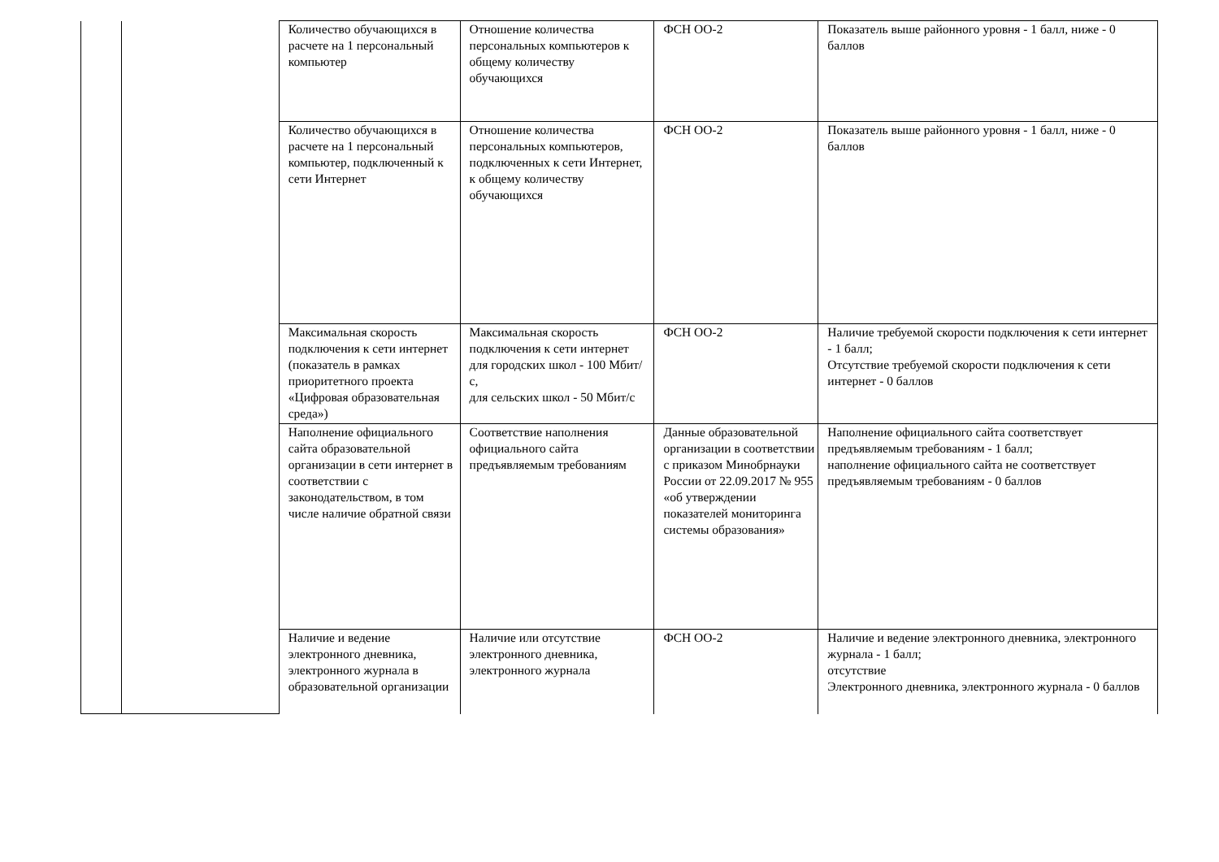| | | Количество обучающихся в расчете на 1 персональный компьютер | Отношение количества персональных компьютеров к общему количеству обучающихся | ФСН ОО-2 | Показатель выше районного уровня - 1 балл, ниже - 0 баллов |
| | | Количество обучающихся в расчете на 1 персональный компьютер, подключенный к сети Интернет | Отношение количества персональных компьютеров, подключенных к сети Интернет, к общему количеству обучающихся | ФСН ОО-2 | Показатель выше районного уровня - 1 балл, ниже - 0 баллов |
| | | Максимальная скорость подключения к сети интернет (показатель в рамках приоритетного проекта «Цифровая образовательная среда») | Максимальная скорость подключения к сети интернет для городских школ - 100 Мбит/с, для сельских школ - 50 Мбит/с | ФСН ОО-2 | Наличие требуемой скорости подключения к сети интернет - 1 балл; Отсутствие требуемой скорости подключения к сети интернет - 0 баллов |
| | | Наполнение официального сайта образовательной организации в сети интернет в соответствии с законодательством, в том числе наличие обратной связи | Соответствие наполнения официального сайта предъявляемым требованиям | Данные образовательной организации в соответствии с приказом Минобрнауки России от 22.09.2017 № 955 «об утверждении показателей мониторинга системы образования» | Наполнение официального сайта соответствует предъявляемым требованиям - 1 балл; наполнение официального сайта не соответствует предъявляемым требованиям - 0 баллов |
| | | Наличие и ведение электронного дневника, электронного журнала в образовательной организации | Наличие или отсутствие электронного дневника, электронного журнала | ФСН ОО-2 | Наличие и ведение электронного дневника, электронного журнала - 1 балл; отсутствие Электронного дневника, электронного журнала - 0 баллов |